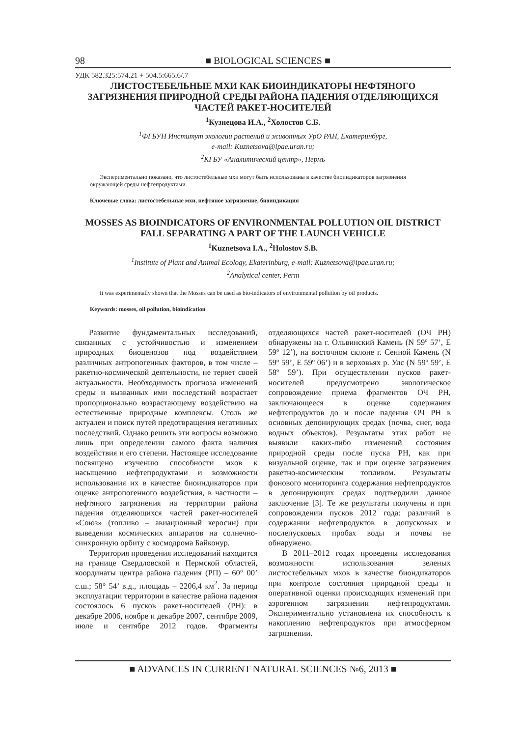98 ■ BIOLOGICAL SCIENCES ■
УДК 582.325:574.21 + 504.5:665.6/.7
ЛИСТОСТЕБЕЛЬНЫЕ МХИ КАК БИОИНДИКАТОРЫ НЕФТЯНОГО ЗАГРЯЗНЕНИЯ ПРИРОДНОЙ СРЕДЫ РАЙОНА ПАДЕНИЯ ОТДЕЛЯЮЩИХСЯ ЧАСТЕЙ РАКЕТ-НОСИТЕЛЕЙ
<sup>1</sup> Кузнецова И.А., <sup>2</sup>Холостов С.Б.
<sup>1</sup> ФГБУН Институт экологии растений и животных УрО РАН, Екатеринбург,
e-mail: Kuznetsova@ipae.uran.ru;
<sup>2</sup> КГБУ «Аналитический центр», Пермь
Экспериментально показано, что листостебельные мхи могут быть использованы в качестве биоиндикаторов загрязнения окружающей среды нефтепродуктами.
Ключевые слова: листостебельные мхи, нефтяное загрязнение, биоиндикация
MOSSES AS BIOINDICATORS OF ENVIRONMENTAL POLLUTION OIL DISTRICT FALL SEPARATING A PART OF THE LAUNCH VEHICLE
<sup>1</sup> Kuznetsova I.A., <sup>2</sup>Holostov S.B.
<sup>1</sup> Institute of Plant and Animal Ecology, Ekaterinburg, e-mail: Kuznetsova@ipae.uran.ru;
<sup>2</sup> Analytical center, Perm
It was experimentally shown that the Mosses can be used as bio-indicators of environmental pollution by oil products.
Keywords: mosses, oil pollution, bioindication
Развитие фундаментальных исследований, связанных с устойчивостью и изменением природных биоценозов под воздействием различных антропогенных факторов, в том числе – ракетно-космической деятельности, не теряет своей актуальности. Необходимость прогноза изменений среды и вызванных ими последствий возрастает пропорционально возрастающему воздействию на естественные природные комплексы. Столь же актуален и поиск путей предотвращения негативных последствий. Однако решить эти вопросы возможно лишь при определении самого факта наличия воздействия и его степени. Настоящее исследование посвящено изучению способности мхов к насыщению нефтепродуктами и возможности использования их в качестве биоиндикаторов при оценке антропогенного воздействия, в частности – нефтяного загрязнения на территории района падения отделяющихся частей ракет-носителей «Союз» (топливо – авиационный керосин) при выведении космических аппаратов на солнечно-синхронную орбиту с космодрома Байконур.
Территория проведения исследований находится на границе Свердловской и Пермской областей, координаты центра района падения (РП) – 60° 00’ с.ш.; 58° 54’ в.д., площадь – 2206,4 км<sup>2</sup>. За период эксплуатации территории в качестве района падения состоялось 6 пусков ракет-носителей (РН): в декабре 2006, ноябре и декабре 2007, сентябре 2009, июле и сентябре 2012 годов. Фрагменты отделяющихся частей ракет-носителей (ОЧ РН) обнаружены на г. Ольвинский Камень (N 59º 57’, E 59º 12’), на восточном склоне г. Сенной Камень (N 59º 59’, E 59º 06’) и в верховьях р. Улс (N 59º 59’, E 58º 59’). При осуществлении пусков ракет-носителей предусмотрено экологическое сопровождение приема фрагментов ОЧ РН, заключающееся в оценке содержания нефтепродуктов до и после падения ОЧ РН в основных депонирующих средах (почва, снег, вода водных объектов). Результаты этих работ не выявили каких-либо изменений состояния природной среды после пуска РН, как при визуальной оценке, так и при оценке загрязнения ракетно-космическим топливом. Результаты фонового мониторинга содержания нефтепродуктов в депонирующих средах подтвердили данное заключение [3]. Те же результаты получены и при сопровождении пусков 2012 года: различий в содержании нефтепродуктов в допусковых и послепусковых пробах воды и почвы не обнаружено.
В 2011–2012 годах проведены исследования возможности использования зеленых листостебельных мхов в качестве биондикаторов при контроле состояния природной среды и оперативной оценки происходящих изменений при аэрогенном загрязнении нефтепродуктами. Экспериментально установлена их способность к накоплению нефтепродуктов при атмосферном загрязнении.
■ ADVANCES IN CURRENT NATURAL SCIENCES №6, 2013 ■